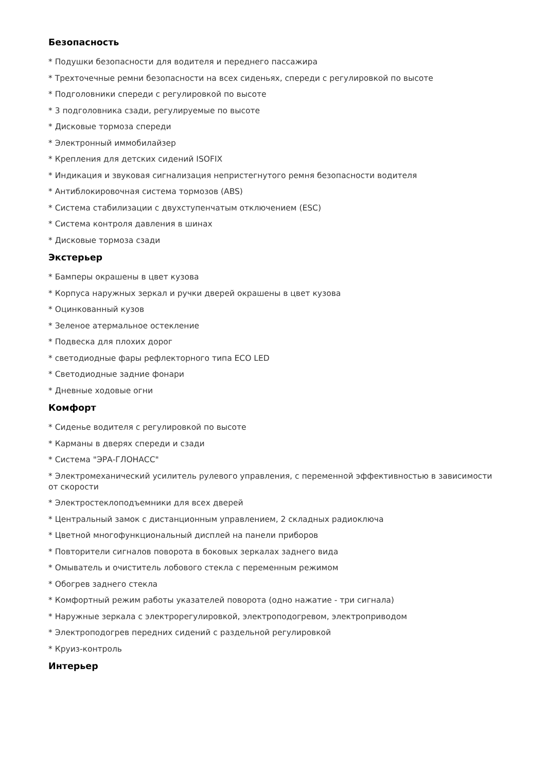Безопасность
* Подушки безопасности для водителя и переднего пассажира
* Трехточечные ремни безопасности на всех сиденьях, спереди с регулировкой по высоте
* Подголовники спереди с регулировкой по высоте
* 3 подголовника сзади, регулируемые по высоте
* Дисковые тормоза спереди
* Электронный иммобилайзер
* Крепления для детских сидений ISOFIX
* Индикация и звуковая сигнализация непристегнутого ремня безопасности водителя
* Антиблокировочная система тормозов (ABS)
* Система стабилизации с двухступенчатым отключением (ESC)
* Система контроля давления в шинах
* Дисковые тормоза сзади
Экстерьер
* Бамперы окрашены в цвет кузова
* Корпуса наружных зеркал и ручки дверей окрашены в цвет кузова
* Оцинкованный кузов
* Зеленое атермальное остекление
* Подвеска для плохих дорог
* светодиодные фары рефлекторного типа ECO LED
* Светодиодные задние фонари
* Дневные ходовые огни
Комфорт
* Сиденье водителя с регулировкой по высоте
* Карманы в дверях спереди и сзади
* Система "ЭРА-ГЛОНАСС"
* Электромеханический усилитель рулевого управления, с переменной эффективностью в зависимости от скорости
* Электростеклоподъемники для всех дверей
* Центральный замок с дистанционным управлением, 2 складных радиоключа
* Цветной многофункциональный дисплей на панели приборов
* Повторители сигналов поворота в боковых зеркалах заднего вида
* Омыватель и очиститель лобового стекла с переменным режимом
* Обогрев заднего стекла
* Комфортный режим работы указателей поворота (одно нажатие - три сигнала)
* Наружные зеркала с электрорегулировкой, электроподогревом, электроприводом
* Электроподогрев передних сидений с раздельной регулировкой
* Круиз-контроль
Интерьер